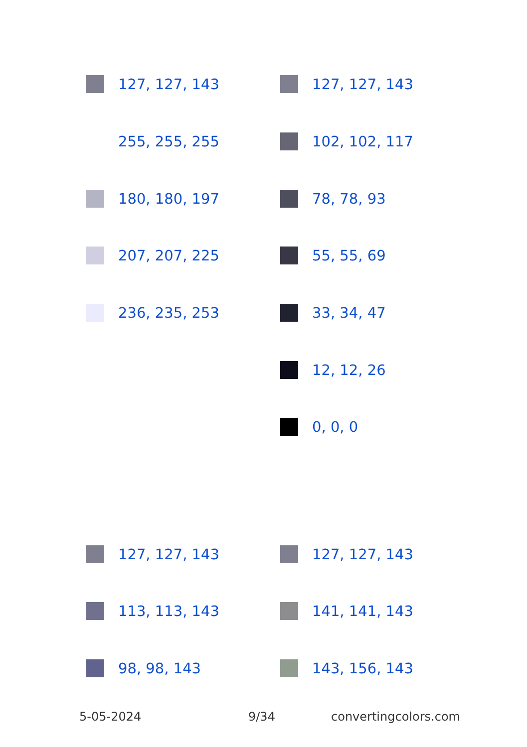127, 127, 143 127, 127, 143
255, 255, 255 102, 102, 117
180, 180, 197 78, 78, 93
207, 207, 225 55, 55, 69
236, 235, 253 33, 34, 47
12, 12, 26
0, 0, 0
127, 127, 143 127, 127, 143
113, 113, 143 141, 141, 143
98, 98, 143 143, 156, 143
5-05-2024 9/34 convertingcolors.com